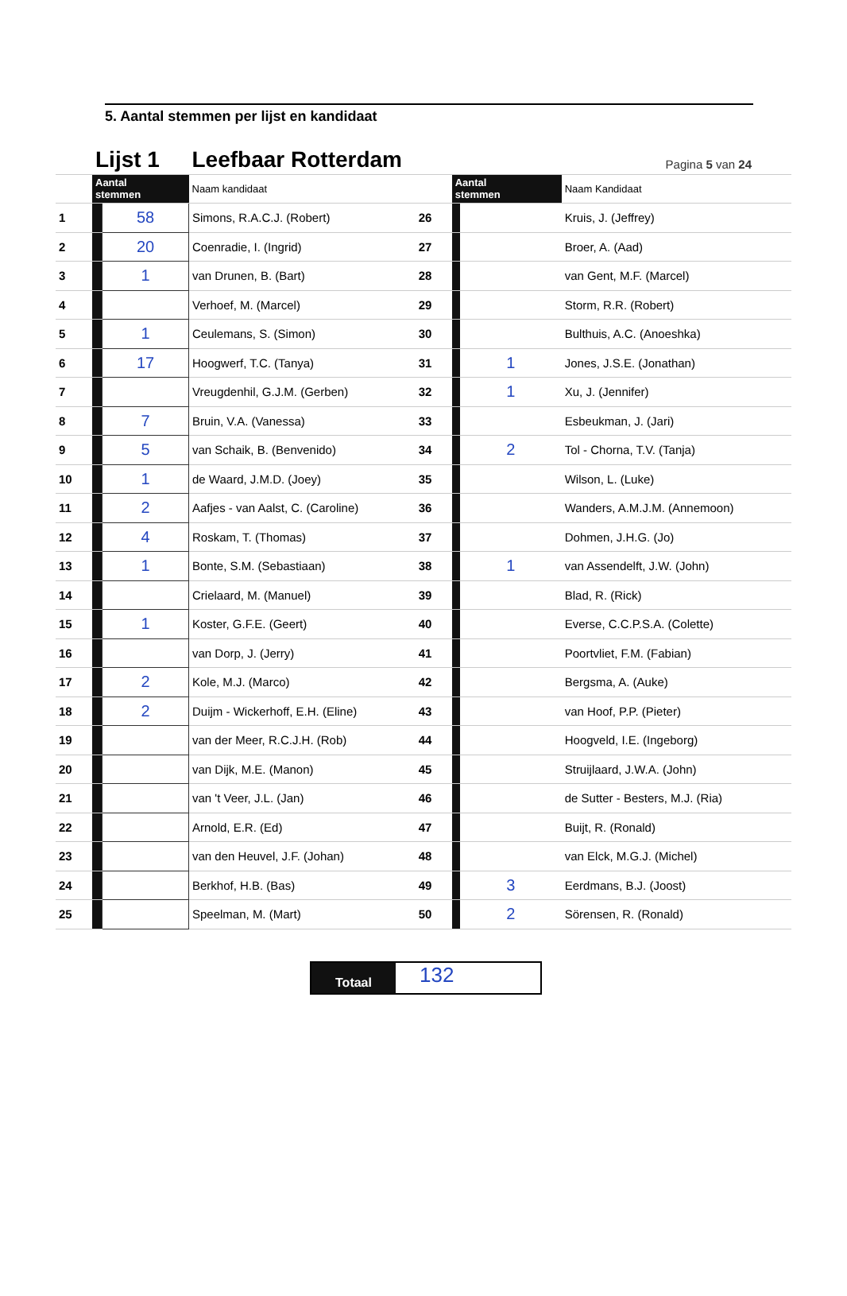Pagina 5 van 24
5. Aantal stemmen per lijst en kandidaat
| | Lijst 1 | | Leefbaar Rotterdam | | | | |
| | Aantal stemmen | | Naam kandidaat | | Aantal stemmen | | Naam Kandidaat |
| 1 | | 58 | Simons, R.A.C.J. (Robert) | 26 | | | Kruis, J. (Jeffrey) |
| 2 | | 20 | Coenradie, I. (Ingrid) | 27 | | | Broer, A. (Aad) |
| 3 | | 1 | van Drunen, B. (Bart) | 28 | | | van Gent, M.F. (Marcel) |
| 4 | | | Verhoef, M. (Marcel) | 29 | | | Storm, R.R. (Robert) |
| 5 | | 1 | Ceulemans, S. (Simon) | 30 | | | Bulthuis, A.C. (Anoeshka) |
| 6 | | 17 | Hoogwerf, T.C. (Tanya) | 31 | | 1 | Jones, J.S.E. (Jonathan) |
| 7 | | | Vreugdenhil, G.J.M. (Gerben) | 32 | | 1 | Xu, J. (Jennifer) |
| 8 | | 7 | Bruin, V.A. (Vanessa) | 33 | | | Esbeukman, J. (Jari) |
| 9 | | 5 | van Schaik, B. (Benvenido) | 34 | | 2 | Tol - Chorna, T.V. (Tanja) |
| 10 | | 1 | de Waard, J.M.D. (Joey) | 35 | | | Wilson, L. (Luke) |
| 11 | | 2 | Aafjes - van Aalst, C. (Caroline) | 36 | | | Wanders, A.M.J.M. (Annemoon) |
| 12 | | 4 | Roskam, T. (Thomas) | 37 | | | Dohmen, J.H.G. (Jo) |
| 13 | | 1 | Bonte, S.M. (Sebastiaan) | 38 | | 1 | van Assendelft, J.W. (John) |
| 14 | | | Crielaard, M. (Manuel) | 39 | | | Blad, R. (Rick) |
| 15 | | 1 | Koster, G.F.E. (Geert) | 40 | | | Everse, C.C.P.S.A. (Colette) |
| 16 | | | van Dorp, J. (Jerry) | 41 | | | Poortvliet, F.M. (Fabian) |
| 17 | | 2 | Kole, M.J. (Marco) | 42 | | | Bergsma, A. (Auke) |
| 18 | | 2 | Duijm - Wickerhoff, E.H. (Eline) | 43 | | | van Hoof, P.P. (Pieter) |
| 19 | | | van der Meer, R.C.J.H. (Rob) | 44 | | | Hoogveld, I.E. (Ingeborg) |
| 20 | | | van Dijk, M.E. (Manon) | 45 | | | Struijlaard, J.W.A. (John) |
| 21 | | | van 't Veer, J.L. (Jan) | 46 | | | de Sutter - Besters, M.J. (Ria) |
| 22 | | | Arnold, E.R. (Ed) | 47 | | | Buijt, R. (Ronald) |
| 23 | | | van den Heuvel, J.F. (Johan) | 48 | | | van Elck, M.G.J. (Michel) |
| 24 | | | Berkhof, H.B. (Bas) | 49 | | 3 | Eerdmans, B.J. (Joost) |
| 25 | | | Speelman, M. (Mart) | 50 | | 2 | Sörensen, R. (Ronald) |
Totaal
132